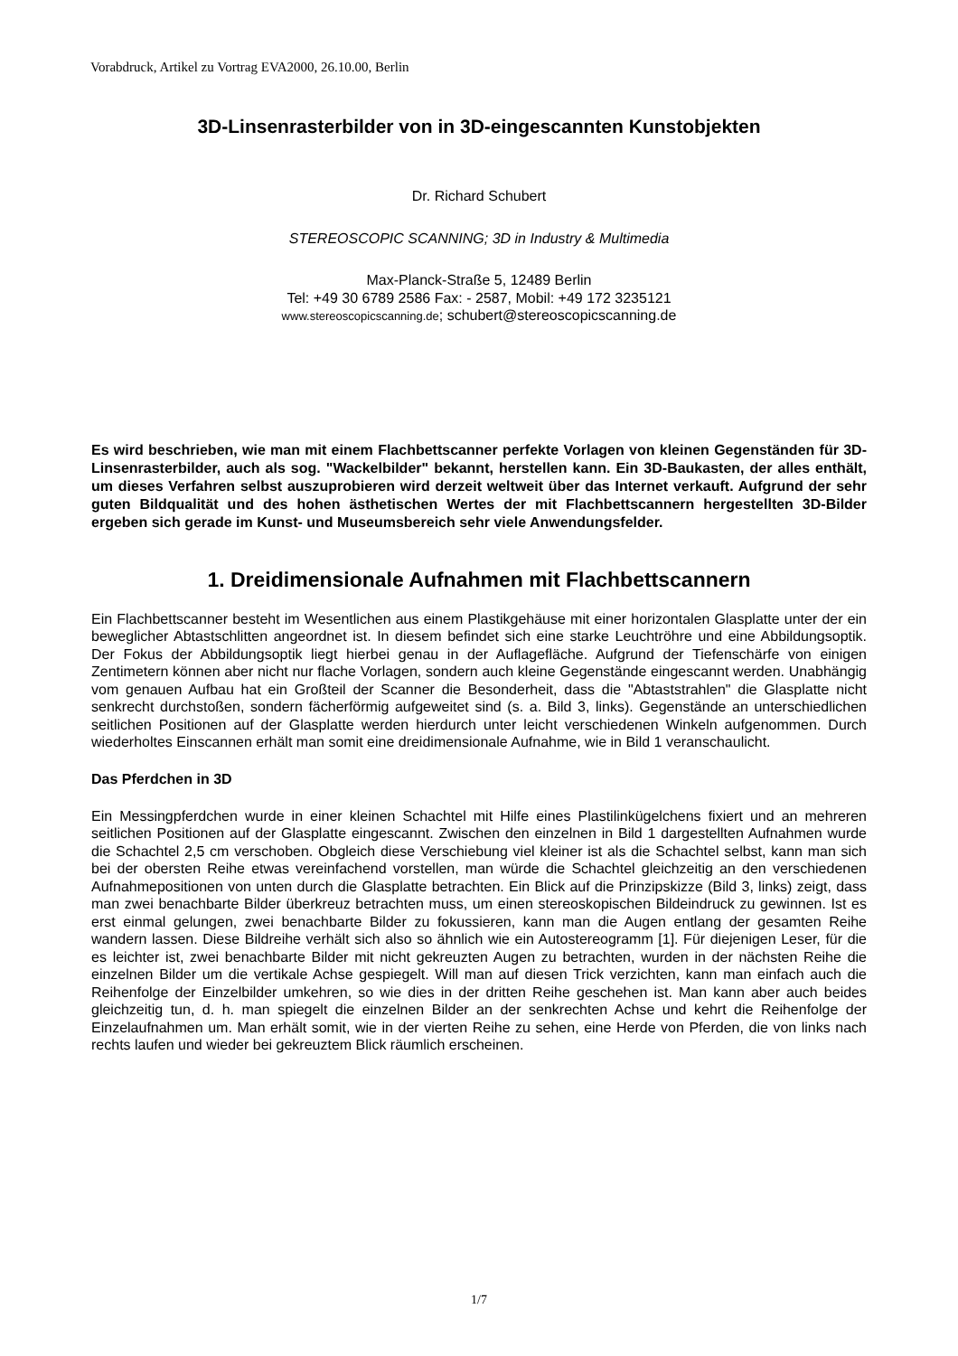Vorabdruck, Artikel zu Vortrag EVA2000, 26.10.00, Berlin
3D-Linsenrasterbilder von in 3D-eingescannten Kunstobjekten
Dr. Richard Schubert
STEREOSCOPIC SCANNING; 3D in Industry & Multimedia
Max-Planck-Straße 5, 12489 Berlin
Tel: +49 30 6789 2586 Fax: - 2587, Mobil: +49 172 3235121
www.stereoscopicscanning.de; schubert@stereoscopicscanning.de
Es wird beschrieben, wie man mit einem Flachbettscanner perfekte Vorlagen von kleinen Gegenständen für 3D-Linsenrasterbilder, auch als sog. "Wackelbilder" bekannt, herstellen kann. Ein 3D-Baukasten, der alles enthält, um dieses Verfahren selbst auszuprobieren wird derzeit weltweit über das Internet verkauft. Aufgrund der sehr guten Bildqualität und des hohen ästhetischen Wertes der mit Flachbettscannern hergestellten 3D-Bilder ergeben sich gerade im Kunst- und Museumsbereich sehr viele Anwendungsfelder.
1. Dreidimensionale Aufnahmen mit Flachbettscannern
Ein Flachbettscanner besteht im Wesentlichen aus einem Plastikgehäuse mit einer horizontalen Glasplatte unter der ein beweglicher Abtastschlitten angeordnet ist. In diesem befindet sich eine starke Leuchtröhre und eine Abbildungsoptik. Der Fokus der Abbildungsoptik liegt hierbei genau in der Auflagefläche. Aufgrund der Tiefenschärfe von einigen Zentimetern können aber nicht nur flache Vorlagen, sondern auch kleine Gegenstände eingescannt werden. Unabhängig vom genauen Aufbau hat ein Großteil der Scanner die Besonderheit, dass die "Abtaststrahlen" die Glasplatte nicht senkrecht durchstoßen, sondern fächerförmig aufgeweitet sind (s. a. Bild 3, links). Gegenstände an unterschiedlichen seitlichen Positionen auf der Glasplatte werden hierdurch unter leicht verschiedenen Winkeln aufgenommen. Durch wiederholtes Einscannen erhält man somit eine dreidimensionale Aufnahme, wie in Bild 1 veranschaulicht.
Das Pferdchen in 3D
Ein Messingpferdchen wurde in einer kleinen Schachtel mit Hilfe eines Plastilinkügelchens fixiert und an mehreren seitlichen Positionen auf der Glasplatte eingescannt. Zwischen den einzelnen in Bild 1 dargestellten Aufnahmen wurde die Schachtel 2,5 cm verschoben. Obgleich diese Verschiebung viel kleiner ist als die Schachtel selbst, kann man sich bei der obersten Reihe etwas vereinfachend vorstellen, man würde die Schachtel gleichzeitig an den verschiedenen Aufnahmepositionen von unten durch die Glasplatte betrachten. Ein Blick auf die Prinzipskizze (Bild 3, links) zeigt, dass man zwei benachbarte Bilder überkreuz betrachten muss, um einen stereoskopischen Bildeindruck zu gewinnen. Ist es erst einmal gelungen, zwei benachbarte Bilder zu fokussieren, kann man die Augen entlang der gesamten Reihe wandern lassen. Diese Bildreihe verhält sich also so ähnlich wie ein Autostereogramm [1]. Für diejenigen Leser, für die es leichter ist, zwei benachbarte Bilder mit nicht gekreuzten Augen zu betrachten, wurden in der nächsten Reihe die einzelnen Bilder um die vertikale Achse gespiegelt. Will man auf diesen Trick verzichten, kann man einfach auch die Reihenfolge der Einzelbilder umkehren, so wie dies in der dritten Reihe geschehen ist. Man kann aber auch beides gleichzeitig tun, d. h. man spiegelt die einzelnen Bilder an der senkrechten Achse und kehrt die Reihenfolge der Einzelaufnahmen um. Man erhält somit, wie in der vierten Reihe zu sehen, eine Herde von Pferden, die von links nach rechts laufen und wieder bei gekreuztem Blick räumlich erscheinen.
1/7